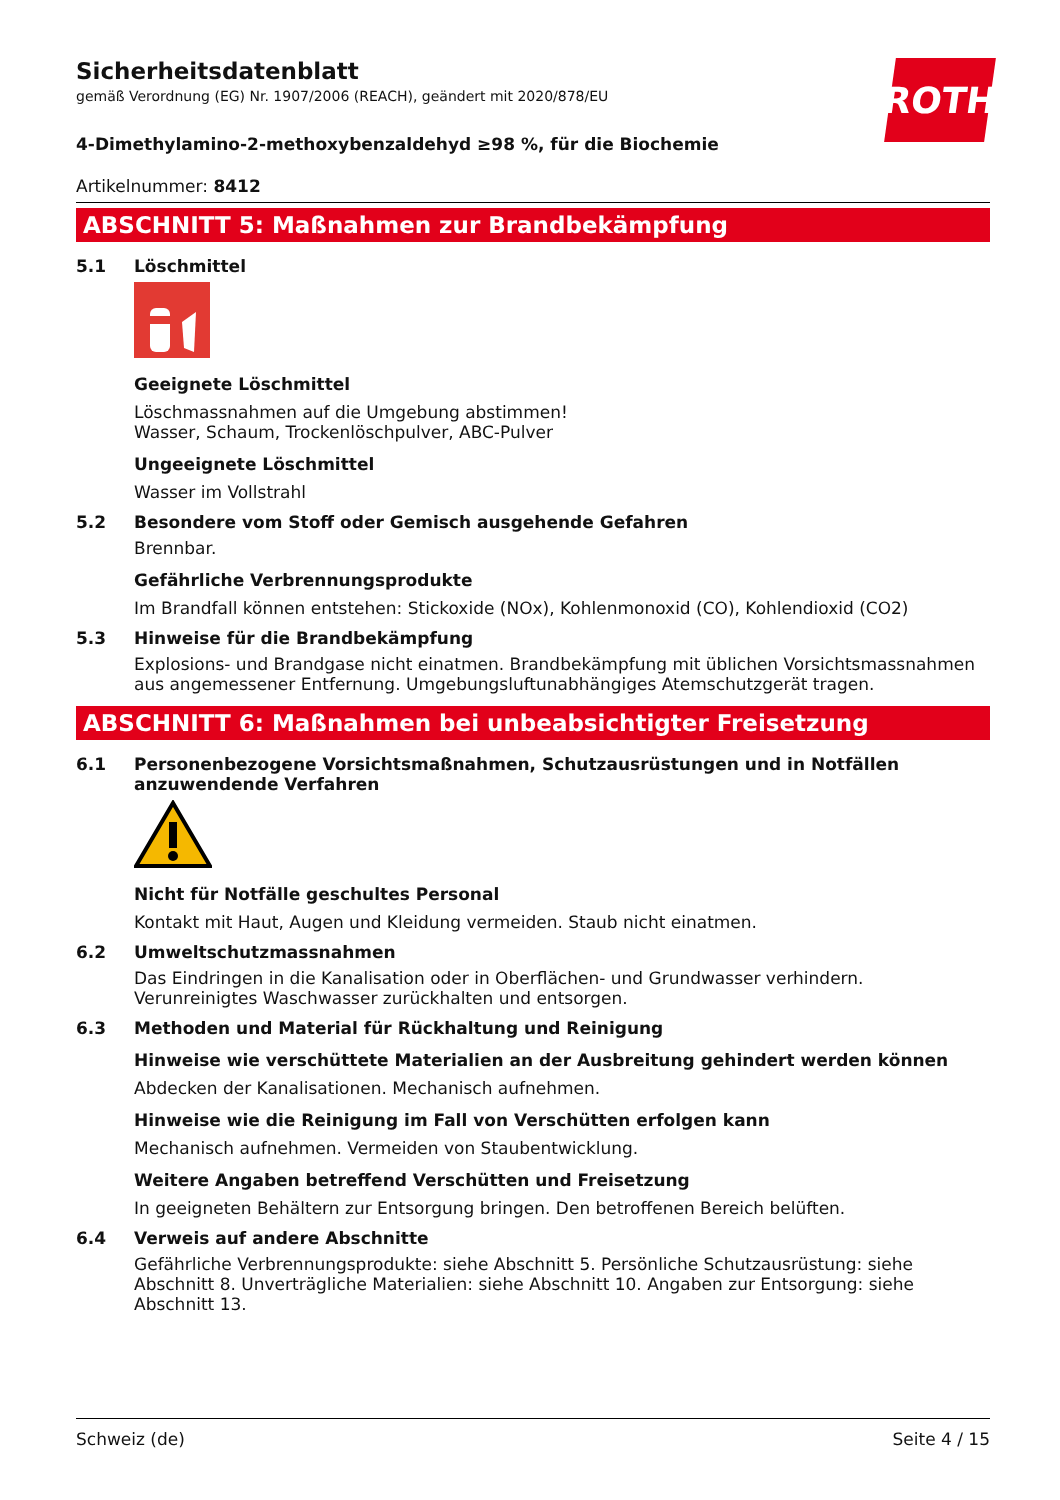ROTH
Sicherheitsdatenblatt
gemäß Verordnung (EG) Nr. 1907/2006 (REACH), geändert mit 2020/878/EU
4-Dimethylamino-2-methoxybenzaldehyd ≥98 %, für die Biochemie
Artikelnummer: 8412
ABSCHNITT 5: Maßnahmen zur Brandbekämpfung
5.1 Löschmittel
Geeignete Löschmittel
Löschmassnahmen auf die Umgebung abstimmen!
Wasser, Schaum, Trockenlöschpulver, ABC-Pulver
Ungeeignete Löschmittel
Wasser im Vollstrahl
5.2 Besondere vom Stoff oder Gemisch ausgehende Gefahren
Brennbar.
Gefährliche Verbrennungsprodukte
Im Brandfall können entstehen: Stickoxide (NOx), Kohlenmonoxid (CO), Kohlendioxid (CO2)
5.3 Hinweise für die Brandbekämpfung
Explosions- und Brandgase nicht einatmen. Brandbekämpfung mit üblichen Vorsichtsmassnahmen aus angemessener Entfernung. Umgebungsluftunabhängiges Atemschutzgerät tragen.
ABSCHNITT 6: Maßnahmen bei unbeabsichtigter Freisetzung
6.1 Personenbezogene Vorsichtsmaßnahmen, Schutzausrüstungen und in Notfällen anzuwendende Verfahren
Nicht für Notfälle geschultes Personal
Kontakt mit Haut, Augen und Kleidung vermeiden. Staub nicht einatmen.
6.2 Umweltschutzmassnahmen
Das Eindringen in die Kanalisation oder in Oberflächen- und Grundwasser verhindern. Verunreinigtes Waschwasser zurückhalten und entsorgen.
6.3 Methoden und Material für Rückhaltung und Reinigung
Hinweise wie verschüttete Materialien an der Ausbreitung gehindert werden können
Abdecken der Kanalisationen. Mechanisch aufnehmen.
Hinweise wie die Reinigung im Fall von Verschütten erfolgen kann
Mechanisch aufnehmen. Vermeiden von Staubentwicklung.
Weitere Angaben betreffend Verschütten und Freisetzung
In geeigneten Behältern zur Entsorgung bringen. Den betroffenen Bereich belüften.
6.4 Verweis auf andere Abschnitte
Gefährliche Verbrennungsprodukte: siehe Abschnitt 5. Persönliche Schutzausrüstung: siehe Abschnitt 8. Unverträgliche Materialien: siehe Abschnitt 10. Angaben zur Entsorgung: siehe Abschnitt 13.
Schweiz (de) Seite 4 / 15